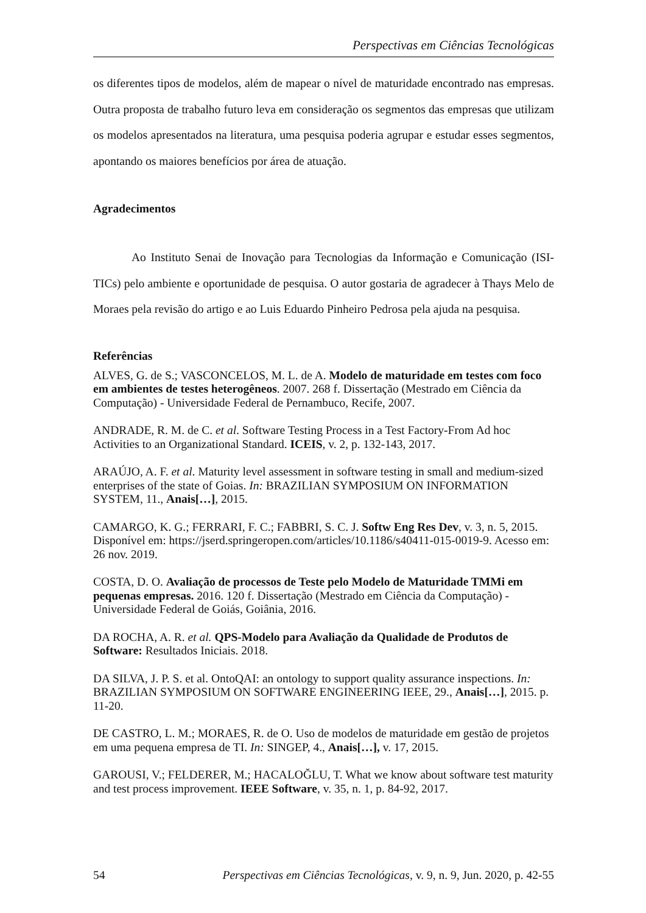Perspectivas em Ciências Tecnológicas
os diferentes tipos de modelos, além de mapear o nível de maturidade encontrado nas empresas. Outra proposta de trabalho futuro leva em consideração os segmentos das empresas que utilizam os modelos apresentados na literatura, uma pesquisa poderia agrupar e estudar esses segmentos, apontando os maiores benefícios por área de atuação.
Agradecimentos
Ao Instituto Senai de Inovação para Tecnologias da Informação e Comunicação (ISI-TICs) pelo ambiente e oportunidade de pesquisa. O autor gostaria de agradecer à Thays Melo de Moraes pela revisão do artigo e ao Luis Eduardo Pinheiro Pedrosa pela ajuda na pesquisa.
Referências
ALVES, G. de S.; VASCONCELOS, M. L. de A. Modelo de maturidade em testes com foco em ambientes de testes heterogêneos. 2007. 268 f. Dissertação (Mestrado em Ciência da Computação) - Universidade Federal de Pernambuco, Recife, 2007.
ANDRADE, R. M. de C. et al. Software Testing Process in a Test Factory-From Ad hoc Activities to an Organizational Standard. ICEIS, v. 2, p. 132-143, 2017.
ARAÚJO, A. F. et al. Maturity level assessment in software testing in small and medium-sized enterprises of the state of Goias. In: BRAZILIAN SYMPOSIUM ON INFORMATION SYSTEM, 11., Anais[…], 2015.
CAMARGO, K. G.; FERRARI, F. C.; FABBRI, S. C. J. Softw Eng Res Dev, v. 3, n. 5, 2015. Disponível em: https://jserd.springeropen.com/articles/10.1186/s40411-015-0019-9. Acesso em: 26 nov. 2019.
COSTA, D. O. Avaliação de processos de Teste pelo Modelo de Maturidade TMMi em pequenas empresas. 2016. 120 f. Dissertação (Mestrado em Ciência da Computação) - Universidade Federal de Goiás, Goiânia, 2016.
DA ROCHA, A. R. et al. QPS-Modelo para Avaliação da Qualidade de Produtos de Software: Resultados Iniciais. 2018.
DA SILVA, J. P. S. et al. OntoQAI: an ontology to support quality assurance inspections. In: BRAZILIAN SYMPOSIUM ON SOFTWARE ENGINEERING IEEE, 29., Anais[…], 2015. p. 11-20.
DE CASTRO, L. M.; MORAES, R. de O. Uso de modelos de maturidade em gestão de projetos em uma pequena empresa de TI. In: SINGEP, 4., Anais[…], v. 17, 2015.
GAROUSI, V.; FELDERER, M.; HACALOĞLU, T. What we know about software test maturity and test process improvement. IEEE Software, v. 35, n. 1, p. 84-92, 2017.
54 Perspectivas em Ciências Tecnológicas, v. 9, n. 9, Jun. 2020, p. 42-55